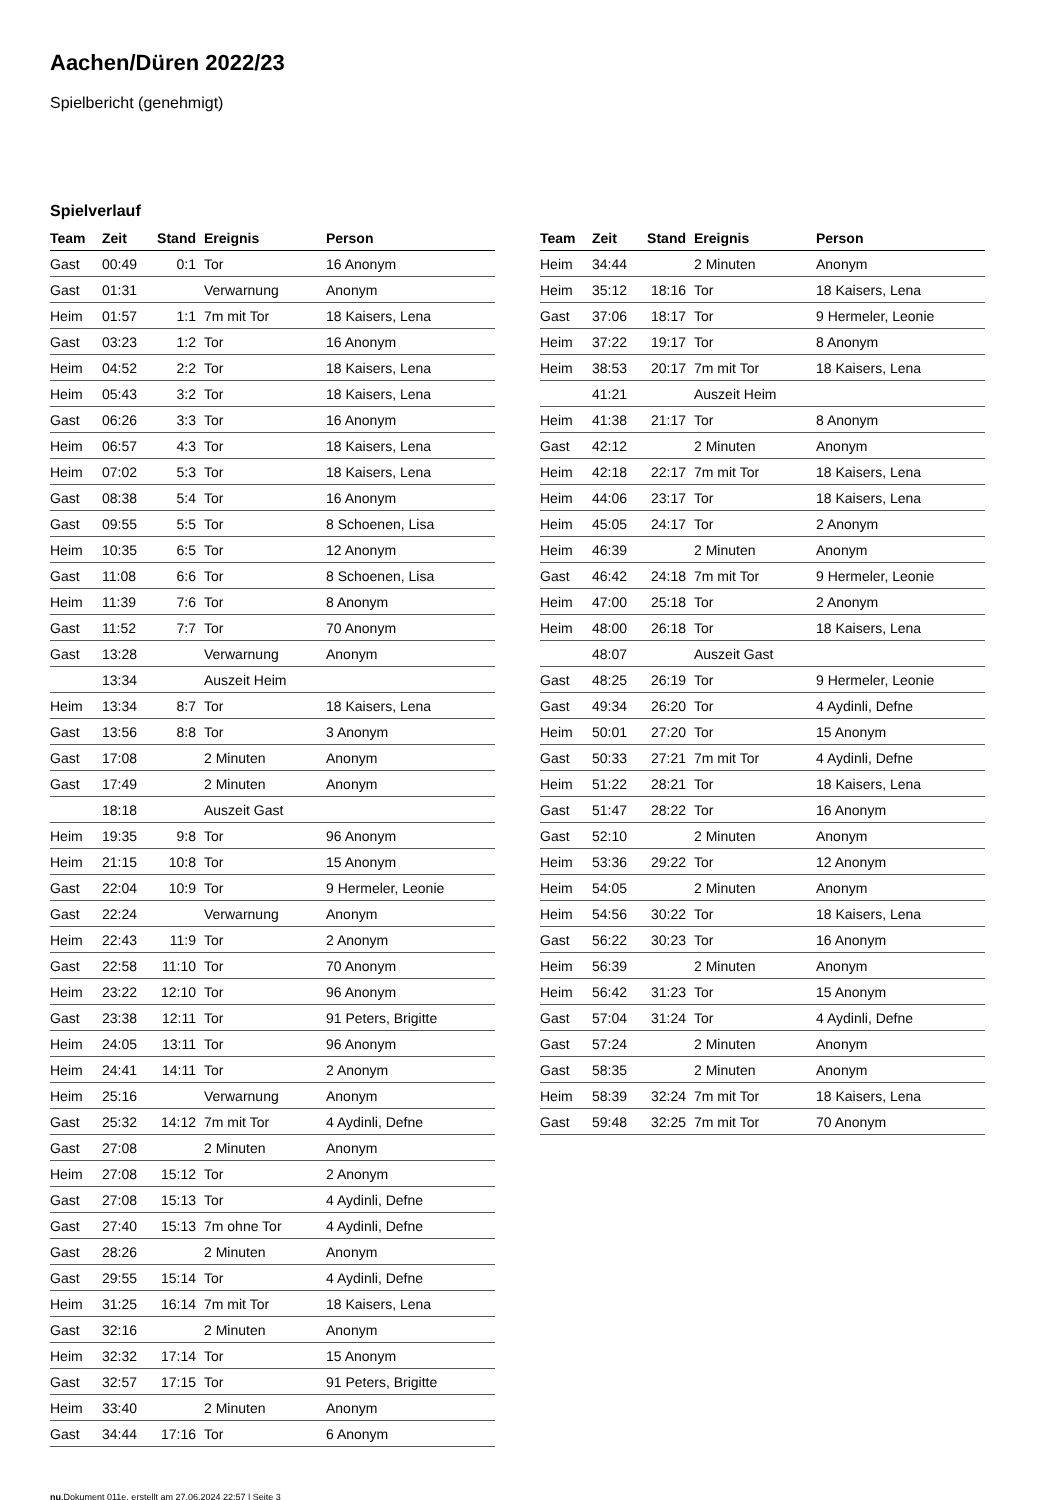Aachen/Düren 2022/23
Spielbericht (genehmigt)
Spielverlauf
| Team | Zeit | Stand | Ereignis | Person |
| --- | --- | --- | --- | --- |
| Gast | 00:49 | 0:1 | Tor | 16 Anonym |
| Gast | 01:31 | | Verwarnung | Anonym |
| Heim | 01:57 | 1:1 | 7m mit Tor | 18 Kaisers, Lena |
| Gast | 03:23 | 1:2 | Tor | 16 Anonym |
| Heim | 04:52 | 2:2 | Tor | 18 Kaisers, Lena |
| Heim | 05:43 | 3:2 | Tor | 18 Kaisers, Lena |
| Gast | 06:26 | 3:3 | Tor | 16 Anonym |
| Heim | 06:57 | 4:3 | Tor | 18 Kaisers, Lena |
| Heim | 07:02 | 5:3 | Tor | 18 Kaisers, Lena |
| Gast | 08:38 | 5:4 | Tor | 16 Anonym |
| Gast | 09:55 | 5:5 | Tor | 8 Schoenen, Lisa |
| Heim | 10:35 | 6:5 | Tor | 12 Anonym |
| Gast | 11:08 | 6:6 | Tor | 8 Schoenen, Lisa |
| Heim | 11:39 | 7:6 | Tor | 8 Anonym |
| Gast | 11:52 | 7:7 | Tor | 70 Anonym |
| Gast | 13:28 | | Verwarnung | Anonym |
| | 13:34 | | Auszeit Heim | |
| Heim | 13:34 | 8:7 | Tor | 18 Kaisers, Lena |
| Gast | 13:56 | 8:8 | Tor | 3 Anonym |
| Gast | 17:08 | | 2 Minuten | Anonym |
| Gast | 17:49 | | 2 Minuten | Anonym |
| | 18:18 | | Auszeit Gast | |
| Heim | 19:35 | 9:8 | Tor | 96 Anonym |
| Heim | 21:15 | 10:8 | Tor | 15 Anonym |
| Gast | 22:04 | 10:9 | Tor | 9 Hermeler, Leonie |
| Gast | 22:24 | | Verwarnung | Anonym |
| Heim | 22:43 | 11:9 | Tor | 2 Anonym |
| Gast | 22:58 | 11:10 | Tor | 70 Anonym |
| Heim | 23:22 | 12:10 | Tor | 96 Anonym |
| Gast | 23:38 | 12:11 | Tor | 91 Peters, Brigitte |
| Heim | 24:05 | 13:11 | Tor | 96 Anonym |
| Heim | 24:41 | 14:11 | Tor | 2 Anonym |
| Heim | 25:16 | | Verwarnung | Anonym |
| Gast | 25:32 | 14:12 | 7m mit Tor | 4 Aydinli, Defne |
| Gast | 27:08 | | 2 Minuten | Anonym |
| Heim | 27:08 | 15:12 | Tor | 2 Anonym |
| Gast | 27:08 | 15:13 | Tor | 4 Aydinli, Defne |
| Gast | 27:40 | 15:13 | 7m ohne Tor | 4 Aydinli, Defne |
| Gast | 28:26 | | 2 Minuten | Anonym |
| Gast | 29:55 | 15:14 | Tor | 4 Aydinli, Defne |
| Heim | 31:25 | 16:14 | 7m mit Tor | 18 Kaisers, Lena |
| Gast | 32:16 | | 2 Minuten | Anonym |
| Heim | 32:32 | 17:14 | Tor | 15 Anonym |
| Gast | 32:57 | 17:15 | Tor | 91 Peters, Brigitte |
| Heim | 33:40 | | 2 Minuten | Anonym |
| Gast | 34:44 | 17:16 | Tor | 6 Anonym |
| Team | Zeit | Stand | Ereignis | Person |
| --- | --- | --- | --- | --- |
| Heim | 34:44 | | 2 Minuten | Anonym |
| Heim | 35:12 | 18:16 | Tor | 18 Kaisers, Lena |
| Gast | 37:06 | 18:17 | Tor | 9 Hermeler, Leonie |
| Heim | 37:22 | 19:17 | Tor | 8 Anonym |
| Heim | 38:53 | 20:17 | 7m mit Tor | 18 Kaisers, Lena |
| | 41:21 | | Auszeit Heim | |
| Heim | 41:38 | 21:17 | Tor | 8 Anonym |
| Gast | 42:12 | | 2 Minuten | Anonym |
| Heim | 42:18 | 22:17 | 7m mit Tor | 18 Kaisers, Lena |
| Heim | 44:06 | 23:17 | Tor | 18 Kaisers, Lena |
| Heim | 45:05 | 24:17 | Tor | 2 Anonym |
| Heim | 46:39 | | 2 Minuten | Anonym |
| Gast | 46:42 | 24:18 | 7m mit Tor | 9 Hermeler, Leonie |
| Heim | 47:00 | 25:18 | Tor | 2 Anonym |
| Heim | 48:00 | 26:18 | Tor | 18 Kaisers, Lena |
| | 48:07 | | Auszeit Gast | |
| Gast | 48:25 | 26:19 | Tor | 9 Hermeler, Leonie |
| Gast | 49:34 | 26:20 | Tor | 4 Aydinli, Defne |
| Heim | 50:01 | 27:20 | Tor | 15 Anonym |
| Gast | 50:33 | 27:21 | 7m mit Tor | 4 Aydinli, Defne |
| Heim | 51:22 | 28:21 | Tor | 18 Kaisers, Lena |
| Gast | 51:47 | 28:22 | Tor | 16 Anonym |
| Gast | 52:10 | | 2 Minuten | Anonym |
| Heim | 53:36 | 29:22 | Tor | 12 Anonym |
| Heim | 54:05 | | 2 Minuten | Anonym |
| Heim | 54:56 | 30:22 | Tor | 18 Kaisers, Lena |
| Gast | 56:22 | 30:23 | Tor | 16 Anonym |
| Heim | 56:39 | | 2 Minuten | Anonym |
| Heim | 56:42 | 31:23 | Tor | 15 Anonym |
| Gast | 57:04 | 31:24 | Tor | 4 Aydinli, Defne |
| Gast | 57:24 | | 2 Minuten | Anonym |
| Gast | 58:35 | | 2 Minuten | Anonym |
| Heim | 58:39 | 32:24 | 7m mit Tor | 18 Kaisers, Lena |
| Gast | 59:48 | 32:25 | 7m mit Tor | 70 Anonym |
nu.Dokument 011e, erstellt am 27.06.2024 22:57 | Seite 3